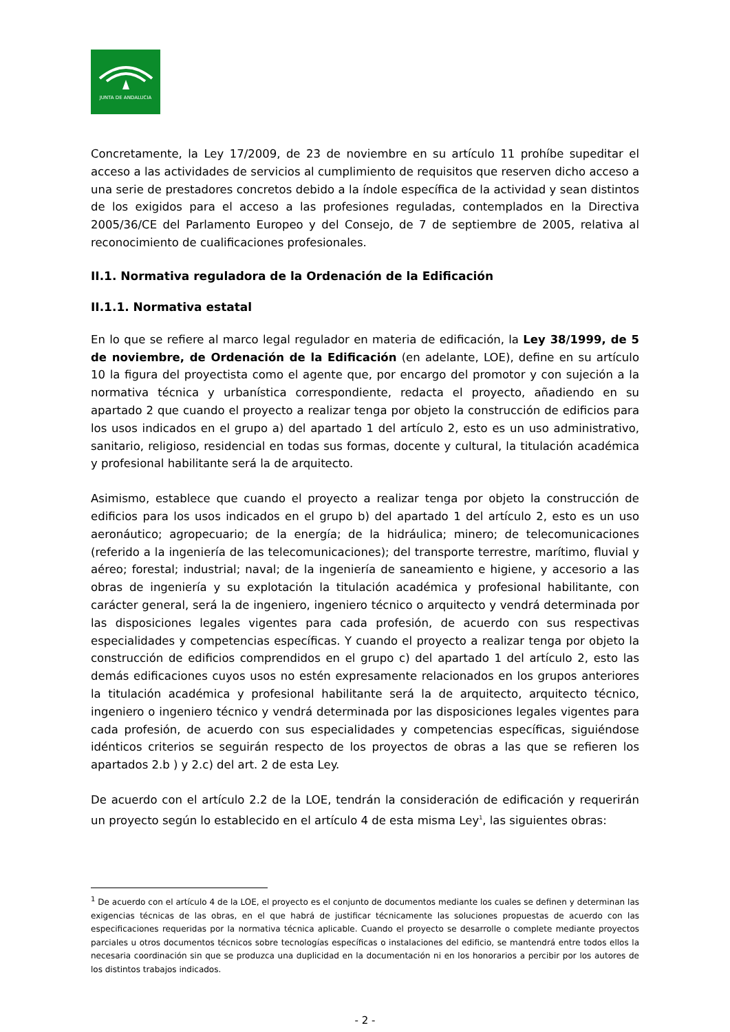JUNTA DE ANDALUCIA
Concretamente, la Ley 17/2009, de 23 de noviembre en su artículo 11 prohíbe supeditar el acceso a las actividades de servicios al cumplimiento de requisitos que reserven dicho acceso a una serie de prestadores concretos debido a la índole específica de la actividad y sean distintos de los exigidos para el acceso a las profesiones reguladas, contemplados en la Directiva 2005/36/CE del Parlamento Europeo y del Consejo, de 7 de septiembre de 2005, relativa al reconocimiento de cualificaciones profesionales.
II.1. Normativa reguladora de la Ordenación de la Edificación
II.1.1. Normativa estatal
En lo que se refiere al marco legal regulador en materia de edificación, la Ley 38/1999, de 5 de noviembre, de Ordenación de la Edificación (en adelante, LOE), define en su artículo 10 la figura del proyectista como el agente que, por encargo del promotor y con sujeción a la normativa técnica y urbanística correspondiente, redacta el proyecto, añadiendo en su apartado 2 que cuando el proyecto a realizar tenga por objeto la construcción de edificios para los usos indicados en el grupo a) del apartado 1 del artículo 2, esto es un uso administrativo, sanitario, religioso, residencial en todas sus formas, docente y cultural, la titulación académica y profesional habilitante será la de arquitecto.
Asimismo, establece que cuando el proyecto a realizar tenga por objeto la construcción de edificios para los usos indicados en el grupo b) del apartado 1 del artículo 2, esto es un uso aeronáutico; agropecuario; de la energía; de la hidráulica; minero; de telecomunicaciones (referido a la ingeniería de las telecomunicaciones); del transporte terrestre, marítimo, fluvial y aéreo; forestal; industrial; naval; de la ingeniería de saneamiento e higiene, y accesorio a las obras de ingeniería y su explotación la titulación académica y profesional habilitante, con carácter general, será la de ingeniero, ingeniero técnico o arquitecto y vendrá determinada por las disposiciones legales vigentes para cada profesión, de acuerdo con sus respectivas especialidades y competencias específicas. Y cuando el proyecto a realizar tenga por objeto la construcción de edificios comprendidos en el grupo c) del apartado 1 del artículo 2, esto las demás edificaciones cuyos usos no estén expresamente relacionados en los grupos anteriores la titulación académica y profesional habilitante será la de arquitecto, arquitecto técnico, ingeniero o ingeniero técnico y vendrá determinada por las disposiciones legales vigentes para cada profesión, de acuerdo con sus especialidades y competencias específicas, siguiéndose idénticos criterios se seguirán respecto de los proyectos de obras a las que se refieren los apartados 2.b ) y 2.c) del art. 2 de esta Ley.
De acuerdo con el artículo 2.2 de la LOE, tendrán la consideración de edificación y requerirán un proyecto según lo establecido en el artículo 4 de esta misma Ley<sup>1</sup>, las siguientes obras:
<sup>1</sup> De acuerdo con el artículo 4 de la LOE, el proyecto es el conjunto de documentos mediante los cuales se definen y determinan las exigencias técnicas de las obras, en el que habrá de justificar técnicamente las soluciones propuestas de acuerdo con las especificaciones requeridas por la normativa técnica aplicable. Cuando el proyecto se desarrolle o complete mediante proyectos parciales u otros documentos técnicos sobre tecnologías específicas o instalaciones del edificio, se mantendrá entre todos ellos la necesaria coordinación sin que se produzca una duplicidad en la documentación ni en los honorarios a percibir por los autores de los distintos trabajos indicados.
- 2 -